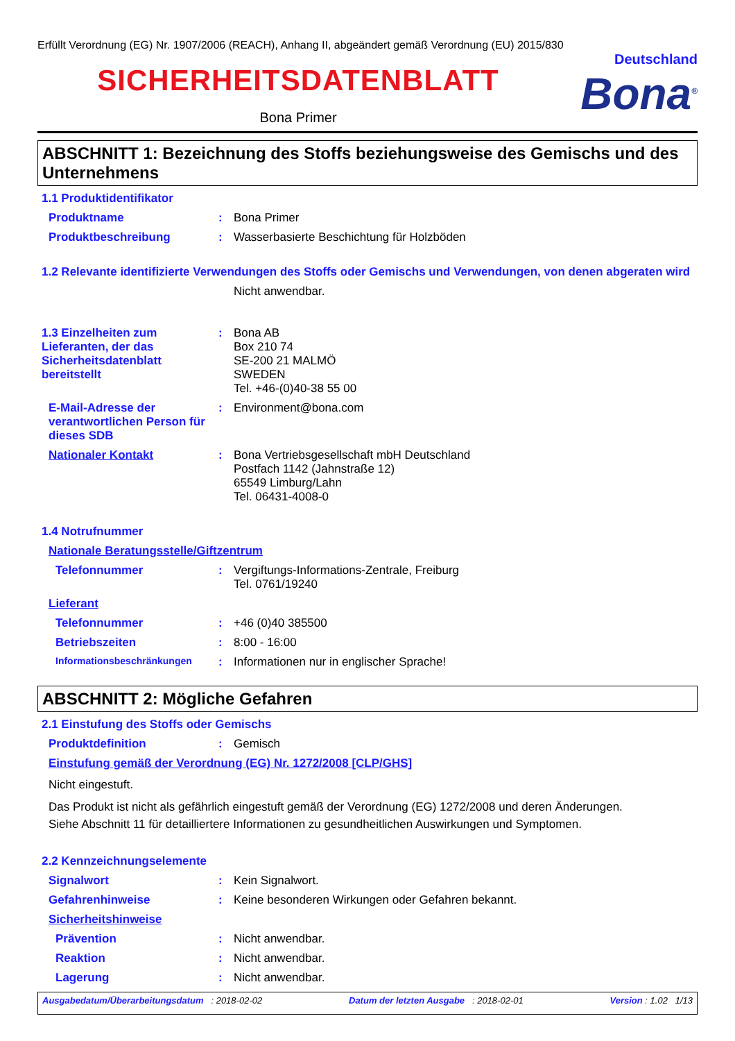Erfüllt Verordnung (EG) Nr. 1907/2006 (REACH), Anhang II, abgeändert gemäß Verordnung (EU) 2015/830
SICHERHEITSDATENBLATT
Bona Primer
Deutschland
Bona<sup>®</sup>
ABSCHNITT 1: Bezeichnung des Stoffs beziehungsweise des Gemischs und des Unternehmens
1.1 Produktidentifikator
Produktname : Bona Primer
Produktbeschreibung : Wasserbasierte Beschichtung für Holzböden
1.2 Relevante identifizierte Verwendungen des Stoffs oder Gemischs und Verwendungen, von denen abgeraten wird
Nicht anwendbar.
1.3 Einzelheiten zum Lieferanten, der das Sicherheitsdatenblatt bereitstellt
: Bona AB
Box 210 74
SE-200 21 MALMÖ
SWEDEN
Tel. +46-(0)40-38 55 00
E-Mail-Adresse der verantwortlichen Person für dieses SDB
: Environment@bona.com
Nationaler Kontakt : Bona Vertriebsgesellschaft mbH Deutschland
Postfach 1142 (Jahnstraße 12)
65549 Limburg/Lahn
Tel. 06431-4008-0
1.4 Notrufnummer
Nationale Beratungsstelle/Giftzentrum
Telefonnummer : Vergiftungs-Informations-Zentrale, Freiburg
Tel. 0761/19240
Lieferant
Telefonnummer : +46 (0)40 385500
Betriebszeiten : 8:00 - 16:00
Informationsbeschränkungen
: Informationen nur in englischer Sprache!
ABSCHNITT 2: Mögliche Gefahren
2.1 Einstufung des Stoffs oder Gemischs
Produktdefinition : Gemisch
Einstufung gemäß der Verordnung (EG) Nr. 1272/2008 [CLP/GHS]
Nicht eingestuft.
Das Produkt ist nicht als gefährlich eingestuft gemäß der Verordnung (EG) 1272/2008 und deren Änderungen.
Siehe Abschnitt 11 für detailliertere Informationen zu gesundheitlichen Auswirkungen und Symptomen.
2.2 Kennzeichnungselemente
Signalwort : Kein Signalwort.
Gefahrenhinweise : Keine besonderen Wirkungen oder Gefahren bekannt.
Sicherheitshinweise
Prävention : Nicht anwendbar.
Reaktion : Nicht anwendbar.
Lagerung : Nicht anwendbar.
Ausgabedatum/Überarbeitungsdatum : 2018-02-02 Datum der letzten Ausgabe : 2018-02-01 Version : 1.02 1/13